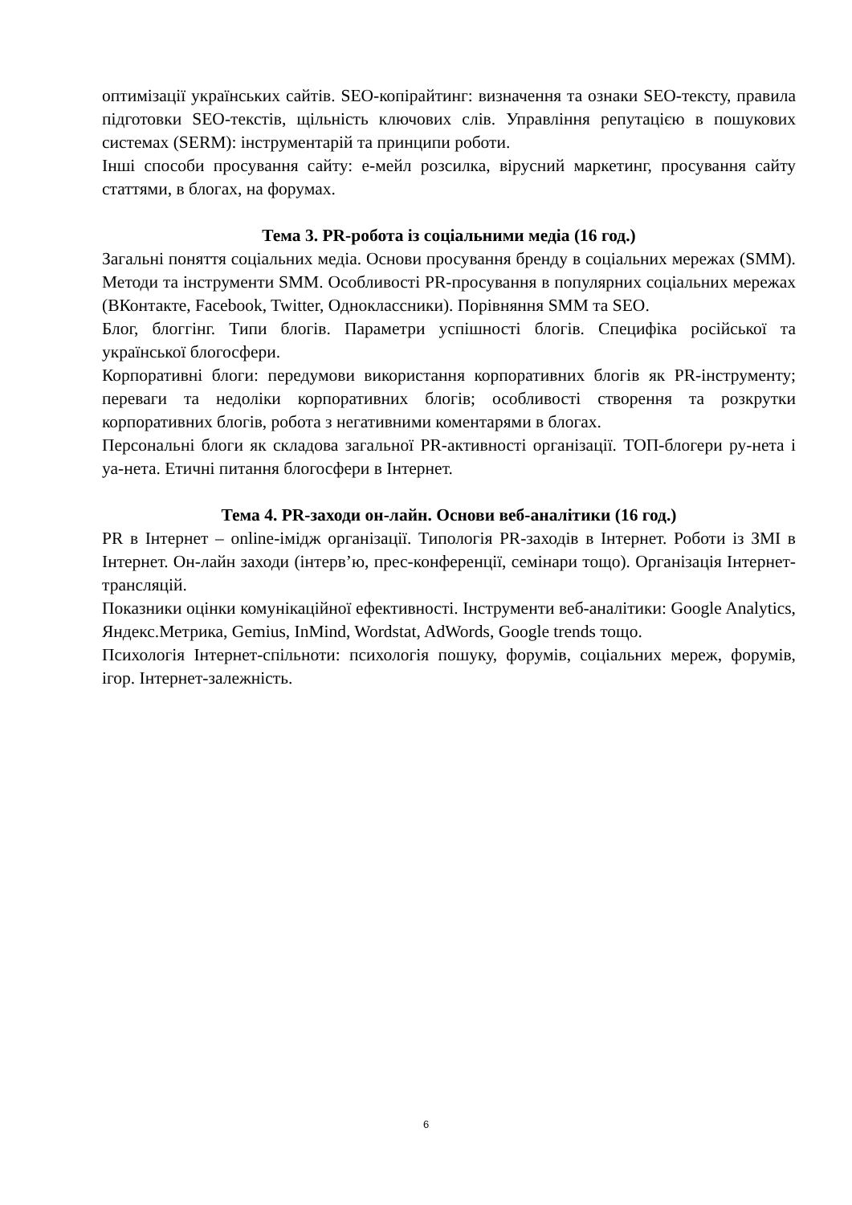оптимізації українських сайтів. SEO-копірайтинг: визначення та ознаки SEO-тексту, правила підготовки SEO-текстів, щільність ключових слів. Управління репутацією в пошукових системах (SERM): інструментарій та принципи роботи.
Інші способи просування сайту: е-мейл розсилка, вірусний маркетинг, просування сайту статтями, в блогах, на форумах.
Тема 3. PR-робота із соціальними медіа (16 год.)
Загальні поняття соціальних медіа. Основи просування бренду в соціальних мережах (SMM). Методи та інструменти SMM. Особливості PR-просування в популярних соціальних мережах (ВКонтакте, Facebook, Twitter, Одноклассники). Порівняння SMM та SEO.
Блог, блоггінг. Типи блогів. Параметри успішності блогів. Специфіка російської та української блогосфери.
Корпоративні блоги: передумови використання корпоративних блогів як PR-інструменту; переваги та недоліки корпоративних блогів; особливості створення та розкрутки корпоративних блогів, робота з негативними коментарями в блогах.
Персональні блоги як складова загальної PR-активності організації. ТОП-блогери ру-нета і уа-нета. Етичні питання блогосфери в Інтернет.
Тема 4. PR-заходи он-лайн. Основи веб-аналітики (16 год.)
PR в Інтернет – online-імідж організації. Типологія PR-заходів в Інтернет. Роботи із ЗМІ в Інтернет. Он-лайн заходи (інтерв’ю, прес-конференції, семінари тощо). Організація Інтернет-трансляцій.
Показники оцінки комунікаційної ефективності. Інструменти веб-аналітики: Google Analytics, Яндекс.Метрика, Gemius, InMind, Wordstat, AdWords, Google trends тощо.
Психологія Інтернет-спільноти: психологія пошуку, форумів, соціальних мереж, форумів, ігор. Інтернет-залежність.
6